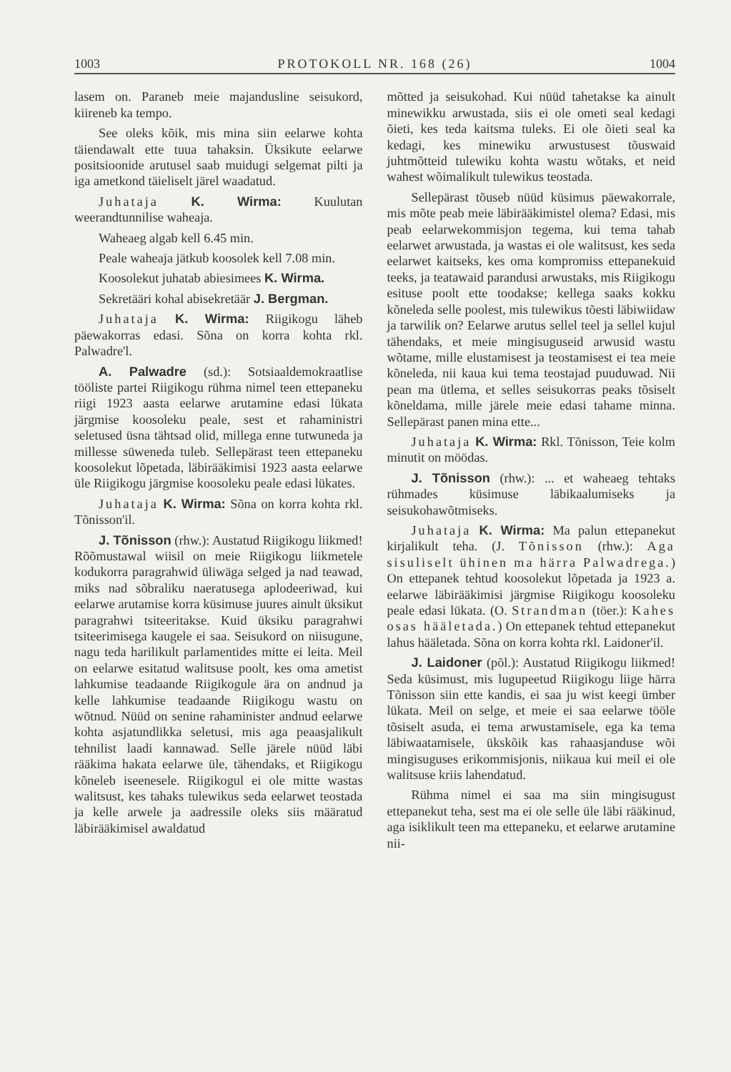1003 PROTOKOLL NR. 168 (26) 1004
lasem on. Paraneb meie majandusline seisukord, kiireneb ka tempo.
See oleks kõik, mis mina siin eelarwe kohta täiendawalt ette tuua tahaksin. Üksikute eelarwe positsioonide arutusel saab muidugi selgemat pilti ja iga ametkond täieliselt järel waadatud.
Juhataja K. Wirma: Kuulutan weerandtunnilise waheaja.
Waheaeg algab kell 6.45 min.
Peale waheaja jätkub koosolek kell 7.08 min.
Koosolekut juhatab abiesimees K. Wirma.
Sekretääri kohal abisekretäär J. Bergman.
Juhataja K. Wirma: Riigikogu läheb päewakorras edasi. Sõna on korra kohta rkl. Palwadre'l.
A. Palwadre (sd.): Sotsiaaldemokraatlise tööliste partei Riigikogu rühma nimel teen ettepaneku riigi 1923 aasta eelarwe arutamine edasi lükata järgmise koosoleku peale, sest et rahaministri seletused üsna tähtsad olid, millega enne tutwuneda ja millesse süweneda tuleb. Sellepärast teen ettepaneku koosolekut lõpetada, läbirääkimisi 1923 aasta eelarwe üle Riigikogu järgmise koosoleku peale edasi lükates.
Juhataja K. Wirma: Sõna on korra kohta rkl. Tõnisson'il.
J. Tõnisson (rhw.): Austatud Riigikogu liikmed! Rõõmustawal wiisil on meie Riigikogu liikmetele kodukorra paragrahwid üliwäga selged ja nad teawad, miks nad sõbraliku naeratusega aplodeeriwad, kui eelarwe arutamise korra küsimuse juures ainult üksikut paragrahwi tsiteeritakse. Kuid üksiku paragrahwi tsiteerimisega kaugele ei saa. Seisukord on niisugune, nagu teda harilikult parlamentides mitte ei leita. Meil on eelarwe esitatud walitsuse poolt, kes oma ametist lahkumise teadaande Riigikogule ära on andnud ja kelle lahkumise teadaande Riigikogu wastu on wõtnud. Nüüd on senine rahaminister andnud eelarwe kohta asjatundlikka seletusi, mis aga peaasjalikult tehnilist laadi kannawad. Selle järele nüüd läbi rääkima hakata eelarwe üle, tähendaks, et Riigikogu kõneleb iseenesele. Riigikogul ei ole mitte wastas walitsust, kes tahaks tulewikus seda eelarwet teostada ja kelle arwele ja aadressile oleks siis määratud läbirääkimisel awaldatud
mõtted ja seisukohad. Kui nüüd tahetakse ka ainult minewikku arwustada, siis ei ole ometi seal kedagi õieti, kes teda kaitsma tuleks. Ei ole õieti seal ka kedagi, kes minewiku arwustusest tõuswaid juhtmõtteid tulewiku kohta wastu wõtaks, et neid wahest wõimalikult tulewikus teostada.
Sellepärast tõuseb nüüd küsimus päewakorrale, mis mõte peab meie läbirääkimistel olema? Edasi, mis peab eelarwekommisjon tegema, kui tema tahab eelarwet arwustada, ja wastas ei ole walitsust, kes seda eelarwet kaitseks, kes oma kompromiss ettepanekuid teeks, ja teatawaid parandusi arwustaks, mis Riigikogu esituse poolt ette toodakse; kellega saaks kokku kõneleda selle poolest, mis tulewikus tõesti läbiwiidaw ja tarwilik on? Eelarwe arutus sellel teel ja sellel kujul tähendaks, et meie mingisuguseid arwusid wastu wõtame, mille elustamisest ja teostamisest ei tea meie kõneleda, nii kaua kui tema teostajad puuduwad. Nii pean ma ütlema, et selles seisukorras peaks tõsiselt kõneldama, mille järele meie edasi tahame minna. Sellepärast panen mina ette...
Juhataja K. Wirma: Rkl. Tõnisson, Teie kolm minutit on möödas.
J. Tõnisson (rhw.): ... et waheaeg tehtaks rühmades küsimuse läbikaalumiseks ja seisukohawõtmiseks.
Juhataja K. Wirma: Ma palun ettepanekut kirjalikult teha. (J. Tõnisson (rhw.): Aga sisuliselt ühinen ma härra Palwadrega.) On ettepanek tehtud koosolekut lõpetada ja 1923 a. eelarwe läbirääkimisi järgmise Riigikogu koosoleku peale edasi lükata. (O. Strandman (töer.): Kahes osas hääletada.) On ettepanek tehtud ettepanekut lahus hääletada. Sõna on korra kohta rkl. Laidoner'il.
J. Laidoner (põl.): Austatud Riigikogu liikmed! Seda küsimust, mis lugupeetud Riigikogu liige härra Tõnisson siin ette kandis, ei saa ju wist keegi ümber lükata. Meil on selge, et meie ei saa eelarwe tööle tõsiselt asuda, ei tema arwustamisele, ega ka tema läbiwaatamisele, ükskõik kas rahaasjanduse wõi mingisuguses erikommisjonis, niikaua kui meil ei ole walitsuse kriis lahendatud.
Rühma nimel ei saa ma siin mingisugust ettepanekut teha, sest ma ei ole selle üle läbi rääkinud, aga isiklikult teen ma ettepaneku, et eelarwe arutamine nii-